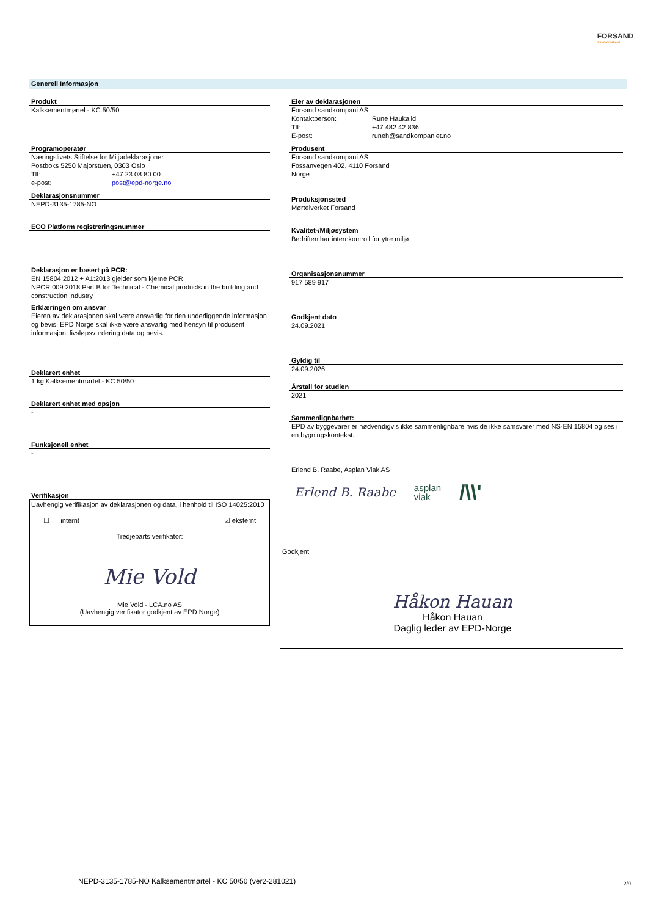FORSAND
SANDKOMPANI
Generell Informasjon
Produkt
Kalksementmørtel - KC 50/50
Programoperatør
Næringslivets Stiftelse for Miljødeklarasjoner
Postboks 5250 Majorstuen, 0303 Oslo
Tlf: +47 23 08 80 00
e-post: post@epd-norge.no
Deklarasjonsnummer
NEPD-3135-1785-NO
ECO Platform registreringsnummer
Deklarasjon er basert på PCR:
EN 15804:2012 + A1:2013 gjelder som kjerne PCR
NPCR 009:2018 Part B for Technical - Chemical products in the building and construction industry
Erklæringen om ansvar
Eieren av deklarasjonen skal være ansvarlig for den underliggende informasjon og bevis. EPD Norge skal ikke være ansvarlig med hensyn til produsent informasjon, livsløpsvurdering data og bevis.
Deklarert enhet
1 kg Kalksementmørtel - KC 50/50
Deklarert enhet med opsjon
-
Funksjonell enhet
-
Verifikasjon
Uavhengig verifikasjon av deklarasjonen og data, i henhold til ISO 14025:2010
☐ internt ☑ eksternt
Tredjeparts verifikator:
Mie Vold
Mie Vold - LCA.no AS
(Uavhengig verifikator godkjent av EPD Norge)
Eier av deklarasjonen
Forsand sandkompani AS
Kontaktperson: Rune Haukalid
Tlf: +47 482 42 836
E-post: runeh@sandkompaniet.no
Produsent
Forsand sandkompani AS
Fossanvegen 402, 4110 Forsand
Norge
Produksjonssted
Mørtelverket Forsand
Kvalitet-/Miljøsystem
Bedriften har internkontroll for ytre miljø
Organisasjonsnummer
917 589 917
Godkjent dato
24.09.2021
Gyldig til
24.09.2026
Årstall for studien
2021
Sammenlignbarhet:
EPD av byggevarer er nødvendigvis ikke sammenlignbare hvis de ikke samsvarer med NS-EN 15804 og ses i en bygningskontekst.
Erlend B. Raabe, Asplan Viak AS
Erlend B. Raabe asplan
viak /\\'
Godkjent
Håkon Hauan
Håkon Hauan
Daglig leder av EPD-Norge
NEPD-3135-1785-NO Kalksementmørtel - KC 50/50 (ver2-281021)
2/9